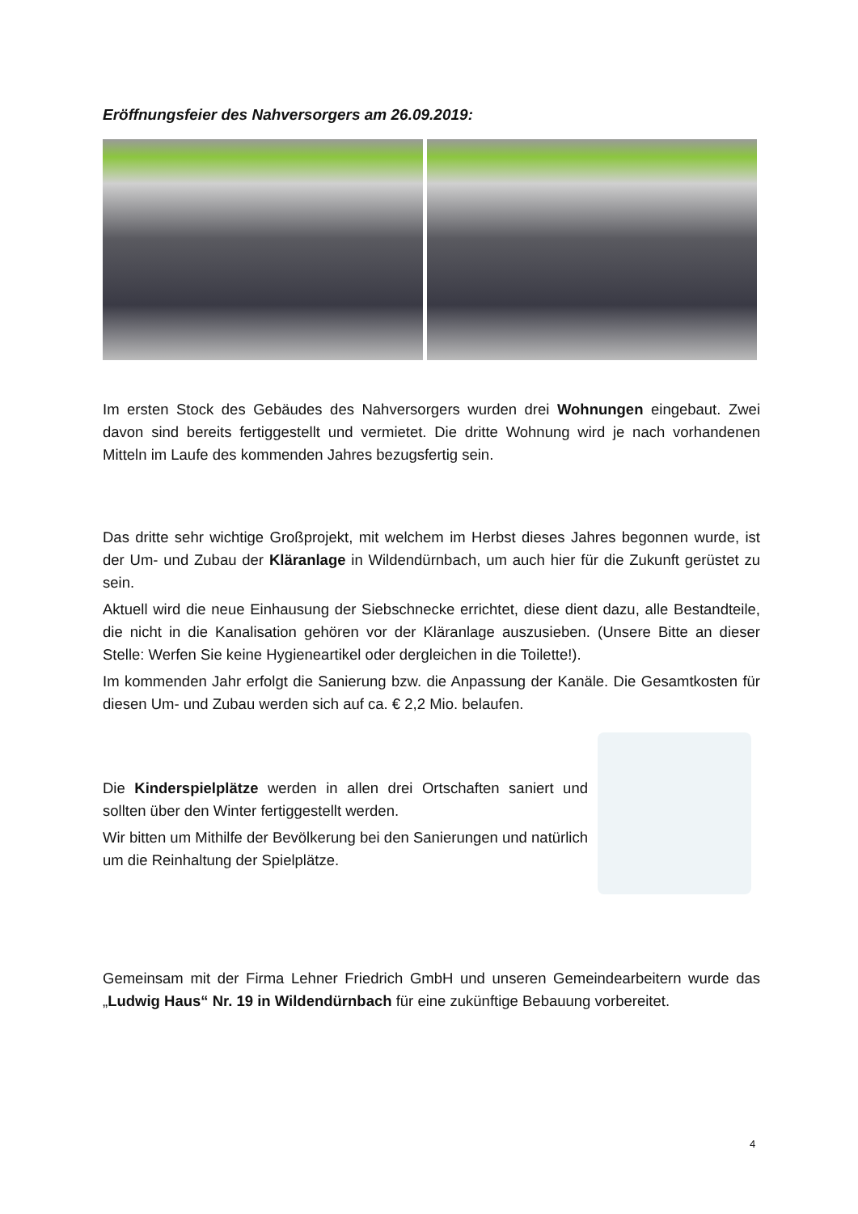Eröffnungsfeier des Nahversorgers am 26.09.2019:
Im ersten Stock des Gebäudes des Nahversorgers wurden drei Wohnungen eingebaut. Zwei davon sind bereits fertiggestellt und vermietet. Die dritte Wohnung wird je nach vorhandenen Mitteln im Laufe des kommenden Jahres bezugsfertig sein.
Das dritte sehr wichtige Großprojekt, mit welchem im Herbst dieses Jahres begonnen wurde, ist der Um- und Zubau der Kläranlage in Wildendürnbach, um auch hier für die Zukunft gerüstet zu sein.
Aktuell wird die neue Einhausung der Siebschnecke errichtet, diese dient dazu, alle Bestandteile, die nicht in die Kanalisation gehören vor der Kläranlage auszusieben. (Unsere Bitte an dieser Stelle: Werfen Sie keine Hygieneartikel oder dergleichen in die Toilette!).
Im kommenden Jahr erfolgt die Sanierung bzw. die Anpassung der Kanäle. Die Gesamtkosten für diesen Um- und Zubau werden sich auf ca. € 2,2 Mio. belaufen.
Die Kinderspielplätze werden in allen drei Ortschaften saniert und sollten über den Winter fertiggestellt werden.
Wir bitten um Mithilfe der Bevölkerung bei den Sanierungen und natürlich um die Reinhaltung der Spielplätze.
Gemeinsam mit der Firma Lehner Friedrich GmbH und unseren Gemeindearbeitern wurde das „Ludwig Haus“ Nr. 19 in Wildendürnbach für eine zukünftige Bebauung vorbereitet.
4